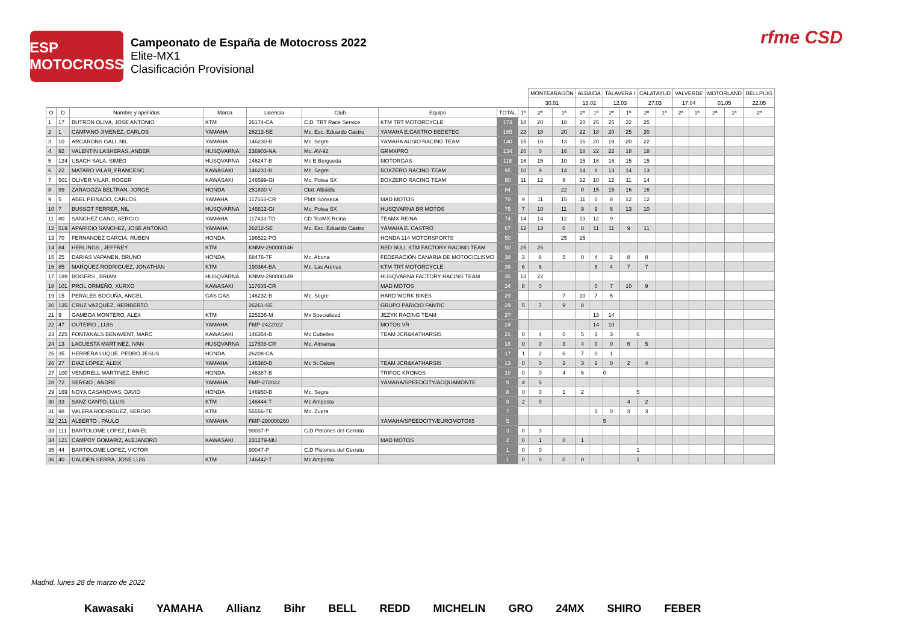ESP MOTOCROSS
Campeonato de España de Motocross 2022
Elite-MX1
Clasificación Provisional
rfme CSD
| | | | | | | | | | MONTEARAGÓN | | ALBAIDA | | TALAVERA I | | CALATAYUD | | VALVERDE | | MOTORLAND | | BELLPUIG |
| --- | --- | --- | --- | --- | --- | --- | --- | --- | --- | --- | --- | --- | --- | --- | --- | --- | --- | --- | --- | --- | --- |
| | | | | | | | | | 30.01 | | 13.02 | | 12.03 | | 27.03 | | 17.04 | | 01.05 | | 22.05 |
| O | D | Nombre y apellidos | Marca | Licencia | Club | Equipo | TOTAL | 1ª | 2ª | 1ª | 2ª | 1ª | 2ª | 1ª | 2ª | 1ª | 2ª | 1ª | 2ª | 1ª | 2ª |
| 1 | 17 | BUTRON OLIVA, JOSE ANTONIO | KTM | 26174-CA | C.D. TRT Race Service | KTM TRT MOTORCYCLE | 173 | 18 | 20 | 18 | 20 | 25 | 25 | 22 | 25 | | | | | | |
| 2 | 1 | CAMPANO JIMENEZ, CARLOS | YAMAHA | 26213-SE | Mc. Esc. Eduardo Castro | YAMAHA E.CASTRO BEDETEC | 165 | 22 | 18 | 20 | 22 | 18 | 20 | 25 | 20 | | | | | | |
| 3 | 10 | ARCARONS GALI, NIL | YAMAHA | 146230-B | Mc. Segre | YAMAHA AUSIO RACING TEAM | 140 | 15 | 16 | 13 | 16 | 20 | 18 | 20 | 22 | | | | | | |
| 4 | 92 | VALENTIN LASHERAS, ANDER | HUSQVARNA | 236903-NA | Mc. AV-92 | GRMXPRO | 134 | 20 | 0 | 16 | 18 | 22 | 22 | 18 | 18 | | | | | | |
| 5 | 124 | UBACH SALA, SIMEO | HUSQVARNA | 146247-B | Mc B.Bergueda | MOTORGAS | 118 | 16 | 15 | 10 | 15 | 16 | 16 | 15 | 15 | | | | | | |
| 6 | 22 | MATARO VILAR, FRANCESC | KAWASAKI | 146231-B | Mc. Segre | BOXZERO RACING TEAM | 95 | 10 | 9 | 14 | 14 | 8 | 13 | 14 | 13 | | | | | | |
| 7 | 501 | OLIVER VILAR, ROGER | KAWASAKI | 146599-GI | Mc. Polea SX | BOXZERO RACING TEAM | 90 | 11 | 12 | 8 | 12 | 10 | 12 | 11 | 14 | | | | | | |
| 8 | 99 | ZARAGOZA BELTRAN, JORGE | HONDA | 251830-V | Ctat. Albaida | | 84 | | | 22 | 0 | 15 | 15 | 16 | 16 | | | | | | |
| 9 | 5 | ABEL PEINADO, CARLOS | YAMAHA | 117555-CR | PMX Sonseca | MAD MOTOS | 78 | 9 | 11 | 15 | 11 | 0 | 8 | 12 | 12 | | | | | | |
| 10 | 7 | BUSSOT FERRER, NIL | HUSQVARNA | 146812-GI | Mc. Polea SX | HUSQVARNA BR MOTOS | 75 | 7 | 10 | 11 | 9 | 9 | 6 | 13 | 10 | | | | | | |
| 11 | 80 | SANCHEZ CANO, SERGIO | YAMAHA | 117433-TO | CD TeaMX Reina | TEAMX REINA | 74 | 14 | 14 | 12 | 13 | 12 | 9 | | | | | | | | |
| 12 | 519 | APARICIO SANCHEZ, JOSE ANTONIO | YAMAHA | 26212-SE | Mc. Esc. Eduardo Castro | YAMAHA E. CASTRO | 67 | 12 | 13 | 0 | 0 | 11 | 11 | 9 | 11 | | | | | | |
| 13 | 70 | FERNANDEZ GARCIA, RUBEN | HONDA | 196522-PO | | HONDA 114 MOTORSPORTS | 50 | | | 25 | 25 | | | | | | | | | | |
| 14 | 84 | HERLINGS , JEFFREY | KTM | KNMV-290000146 | | RED BULL KTM FACTORY RACING TEAM | 50 | 25 | 25 | | | | | | | | | | | | |
| 15 | 25 | DARIAS VAPANEN, BRUNO | HONDA | 68476-TF | Mc. Abona | FEDERACIÓN CANARIA DE MOTOCICLISMO | 38 | 3 | 8 | 5 | 0 | 4 | 2 | 8 | 8 | | | | | | |
| 16 | 85 | MARQUEZ RODRIGUEZ, JONATHAN | KTM | 190364-BA | Mc. Las Arenas | KTM TRT MOTORCYCLE | 36 | 6 | 6 | | | 6 | 4 | 7 | 7 | | | | | | |
| 17 | 189 | BOGERS , BRIAN | HUSQVARNA | KNMV-290000149 | | HUSQVARNA FACTORY RACING TEAM | 35 | 13 | 22 | | | | | | | | | | | | |
| 18 | 101 | PROL ORMEÑO, XURXO | KAWASAKI | 117605-CR | | MAD MOTOS | 34 | 8 | 0 | | | 0 | 7 | 10 | 9 | | | | | | |
| 19 | 15 | PERALES BOGUÑA, ANGEL | GAS GAS | 146232-B | Mc. Segre | HARD WORK BIKES | 29 | | | 7 | 10 | 7 | 5 | | | | | | | | |
| 20 | 135 | CRUZ VAZQUEZ, HERIBERTO | | 26261-SE | | GRUPO PARICIO FANTIC | 29 | 5 | 7 | 9 | 8 | | | | | | | | | | |
| 21 | 9 | GAMBOA MONTERO, ALEX | KTM | 225236-M | Mx Specialized | JEZYK RACING TEAM | 27 | | | | | 13 | 14 | | | | | | | | |
| 22 | 47 | OUTEIRO , LUIS | YAMAHA | FMP-2422022 | | MOTOS VR | 24 | | | | | 14 | 10 | | | | | | | | |
| 23 | 225 | FONTANALS BENAVENT, MARC | KAWASAKI | 146354-B | Mc Cubelles | TEAM JCR&KATHARSIS | 21 | 0 | 4 | 0 | 5 | 3 | 3 | 6 | | | | | | | |
| 24 | 13 | LACUESTA MARTINEZ, IVAN | HUSQVARNA | 117508-CR | Mc. Almansa | | 18 | 0 | 0 | 3 | 4 | 0 | 0 | 6 | 5 | | | | | | |
| 25 | 35 | HERRERA LUQUE, PEDRO JESUS | HONDA | 26208-CA | | | 17 | 1 | 2 | 6 | 7 | 0 | 1 | | | | | | | | |
| 26 | 27 | DIAZ LOPEZ, ALEIX | YAMAHA | 146380-B | Mc St.Celoni | TEAM JCR&KATHARSIS | 13 | 0 | 0 | 2 | 3 | 2 | 0 | 2 | 4 | | | | | | |
| 27 | 100 | VENDRELL MARTINEZ, ENRIC | HONDA | 146387-B | | TRIFOC KRONOS | 10 | 0 | 0 | 4 | 6 | 0 | | | | | | | | | |
| 28 | 72 | SERGIO , ANDRE | YAMAHA | FMP-272022 | | YAMAHA/SPEEDCITY/ACQUAMONTE | 9 | 4 | 5 | | | | | | | | | | | | |
| 29 | 169 | NOYA CASANOVAS, DAVID | HONDA | 146950-B | Mc. Segre | | 8 | 0 | 0 | 1 | 2 | | | 5 | | | | | | | |
| 30 | 33 | SANZ CANTO, LLUIS | KTM | 146444-T | Mc Amposta | | 8 | 2 | 0 | | | | | 4 | 2 | | | | | | |
| 31 | 98 | VALERA RODRIGUEZ, SERGIO | KTM | 55556-TE | Mc. Zuera | | 7 | | | | | 1 | 0 | 3 | 3 | | | | | | |
| 32 | 211 | ALBERTO , PAULO | YAMAHA | FMP-290000260 | | YAMAHA/SPEEDCITY/EUROMOTO85 | 5 | | | | | 5 | | | | | | | | | |
| 33 | 111 | BARTOLOME LOPEZ, DANIEL | | 90037-P | C.D Pistones del Cerrato | | 3 | 0 | 3 | | | | | | | | | | | | |
| 34 | 121 | CAMPOY GOMARIZ, ALEJANDRO | KAWASAKI | 231279-MU | | MAD MOTOS | 2 | 0 | 1 | 0 | 1 | | | | | | | | | | |
| 35 | 44 | BARTOLOME LOPEZ, VICTOR | | 90047-P | C.D Pistones del Cerrato | | 1 | 0 | 0 | | | | | 1 | | | | | | | |
| 36 | 40 | DAUDEN SERRA, JOSE LUIS | KTM | 146442-T | Mc Amposta | | 1 | 0 | 0 | 0 | 0 | | | 1 | | | | | | | |
Madrid, lunes 28 de marzo de 2022
Kawasaki YAMAHA Allianz Bihr BELL REDD MICHELIN GRO 24MX SHIRO FEBER